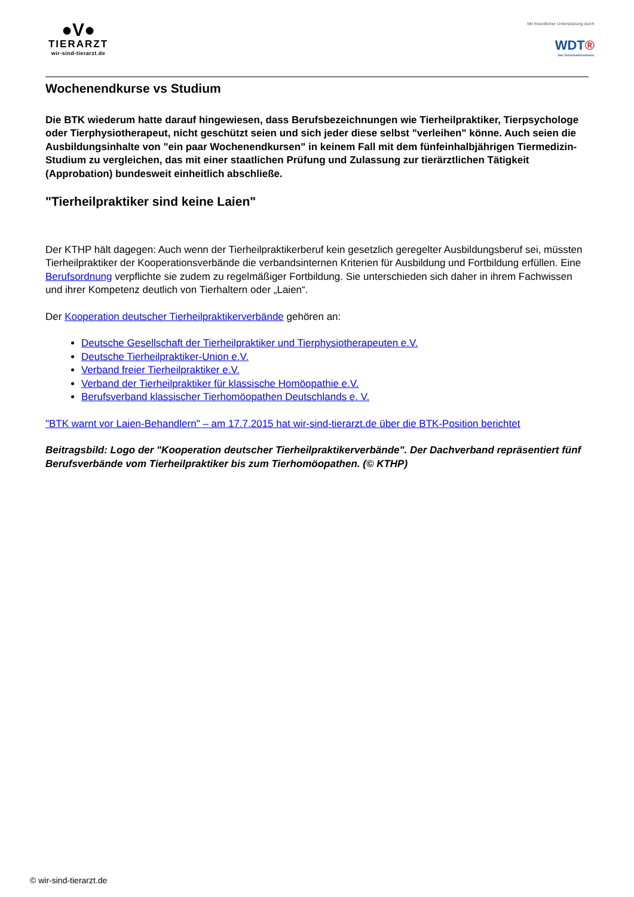●V●
TIERARZT
wir-sind-tierarzt.de
Mit freundlicher Unterstützung durch
WDT®
Das Tierarztunternehmen.
Wochenendkurse vs Studium
Die BTK wiederum hatte darauf hingewiesen, dass Berufsbezeichnungen wie Tierheilpraktiker, Tierpsychologe oder Tierphysiotherapeut, nicht geschützt seien und sich jeder diese selbst "verleihen" könne. Auch seien die Ausbildungsinhalte von "ein paar Wochenendkursen" in keinem Fall mit dem fünfeinhalbjährigen Tiermedizin-Studium zu vergleichen, das mit einer staatlichen Prüfung und Zulassung zur tierärztlichen Tätigkeit (Approbation) bundesweit einheitlich abschließe.
"Tierheilpraktiker sind keine Laien"
Der KTHP hält dagegen: Auch wenn der Tierheilpraktikerberuf kein gesetzlich geregelter Ausbildungsberuf sei, müssten Tierheilpraktiker der Kooperationsverbände die verbandsinternen Kriterien für Ausbildung und Fortbildung erfüllen. Eine Berufsordnung verpflichte sie zudem zu regelmäßiger Fortbildung. Sie unterschieden sich daher in ihrem Fachwissen und ihrer Kompetenz deutlich von Tierhaltern oder „Laien“.
Der Kooperation deutscher Tierheilpraktikerverbände gehören an:
Deutsche Gesellschaft der Tierheilpraktiker und Tierphysiotherapeuten e.V.
Deutsche Tierheilpraktiker-Union e.V.
Verband freier Tierheilpraktiker e.V.
Verband der Tierheilpraktiker für klassische Homöopathie e.V.
Berufsverband klassischer Tierhomöopathen Deutschlands e. V.
"BTK warnt vor Laien-Behandlern" – am 17.7.2015 hat wir-sind-tierarzt.de über die BTK-Position berichtet
Beitragsbild: Logo der "Kooperation deutscher Tierheilpraktikerverbände". Der Dachverband repräsentiert fünf Berufsverbände vom Tierheilpraktiker bis zum Tierhomöopathen. (© KTHP)
© wir-sind-tierarzt.de